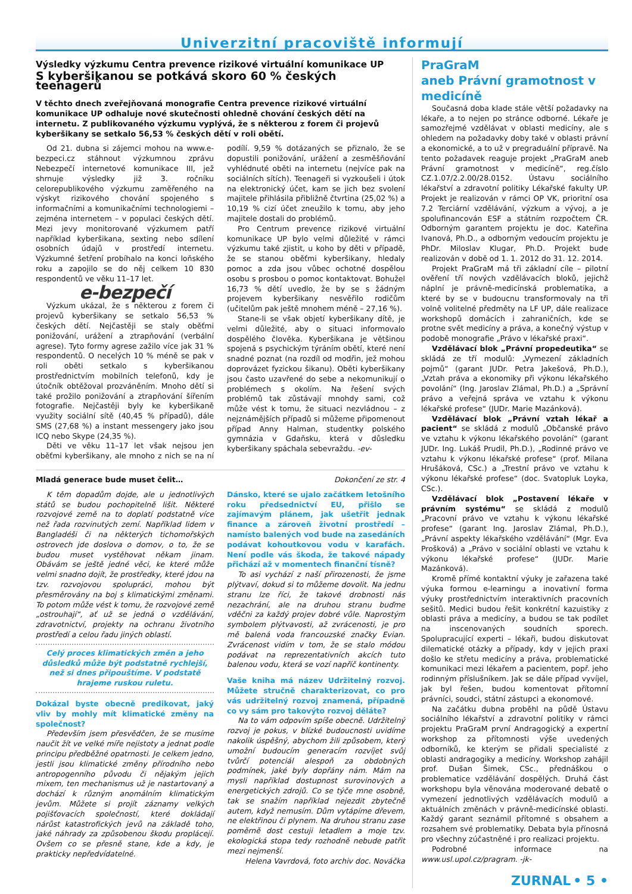Univerzitní pracoviště informují
Výsledky výzkumu Centra prevence rizikové virtuální komunikace UP
S kyberšikanou se potkává skoro 60 % českých teenagerů
V těchto dnech zveřejňovaná monografie Centra prevence rizikové virtuální komunikace UP odhaluje nové skutečnosti ohledně chování českých dětí na internetu. Z publikovaného výzkumu vyplývá, že s některou z forem či projevů kyberšikany se setkalo 56,53 % českých dětí v roli obětí.
Od 21. dubna si zájemci mohou na www.e-bezpeci.cz stáhnout výzkumnou zprávu Nebezpečí internetové komunikace III, jež shrnuje výsledky již 3. ročníku celorepublikového výzkumu zaměřeného na výskyt rizikového chování spojeného s informačními a komunikačními technologiemi – zejména internetem – v populaci českých dětí. Mezi jevy monitorované výzkumem patří například kyberšikana, sexting nebo sdílení osobních údajů v prostředí internetu. Výzkumné šetření probíhalo na konci loňského roku a zapojilo se do něj celkem 10 830 respondentů ve věku 11–17 let.
e-bezpečí
Výzkum ukázal, že s některou z forem či projevů kyberšikany se setkalo 56,53 % českých dětí. Nejčastěji se staly oběťmi ponižování, urážení a ztrapňování (verbální agrese). Tyto formy agrese zažilo více jak 31 % respondentů. O necelých 10 % méně se pak v roli oběti setkalo s kyberšikanou prostřednictvím mobilních telefonů, kdy je útočník obtěžoval prozváněním. Mnoho dětí si také prožilo ponižování a ztrapňování šířením fotografie. Nejčastěji byly ke kyberšikaně využity sociální sítě (40,45 % případů), dále SMS (27,68 %) a instant messengery jako jsou ICQ nebo Skype (24,35 %).
Děti ve věku 11–17 let však nejsou jen oběťmi kyberšikany, ale mnoho z nich se na ní podílí. 9,59 % dotázaných se přiznalo, že se dopustili ponižování, urážení a zesměšňování vyhlédnuté oběti na internetu (nejvíce pak na sociálních sítích). Teenageři si vyzkoušeli i útok na elektronický účet, kam se jich bez svolení majitele přihlásila přibližně čtvrtina (25,02 %) a 10,19 % cizí účet zneužilo k tomu, aby jeho majitele dostali do problémů.
Pro Centrum prevence rizikové virtuální komunikace UP bylo velmi důležité v rámci výzkumu také zjistit, u koho by děti v případě, že se stanou oběťmi kyberšikany, hledaly pomoc a zda jsou vůbec ochotné dospělou osobu s prosbou o pomoc kontaktovat. Bohužel 16,73 % dětí uvedlo, že by se s žádným projevem kyberšikany nesvěřilo rodičům (učitelům pak ještě mnohem méně – 27,16 %).
Stane-li se však objetí kyberšikany dítě, je velmi důležité, aby o situaci informovalo dospělého člověka. Kyberšikana je většinou spojená s psychickým týráním obětí, které není snadné poznat (na rozdíl od modřin, jež mohou doprovázet fyzickou šikanu). Oběti kyberšikany jsou často uzavřené do sebe a nekomunikují o problémech s okolím. Na řešení svých problémů tak zůstávají mnohdy sami, což může vést k tomu, že situaci nezvládnou – z nejznámějších případů si můžeme připomenout případ Anny Halman, studentky polského gymnázia v Gdaňsku, která v důsledku kyberšikany spáchala sebevraždu. -ev-
Mladá generace bude muset čelit… Dokončení ze str. 4
K těm dopadům dojde, ale u jednotlivých států se budou pochopitelně lišit. Některé rozvojové země na to doplatí podstatně více než řada rozvinutých zemí. Například lidem v Bangladéši či na některých tichomořských ostrovech jde doslova o domov, o to, že se budou muset vystěhovat někam jinam. Obávám se ještě jedné věci, ke které může velmi snadno dojít, že prostředky, které jdou na tzv. rozvojovou spolupráci, mohou být přesměrovány na boj s klimatickými změnami. To potom může vést k tomu, že rozvojové země „ostrouhají“, ať už se jedná o vzdělávání, zdravotnictví, projekty na ochranu životního prostředí a celou řadu jiných oblastí.
Celý proces klimatických změn a jeho důsledků může být podstatně rychlejší, než si dnes připouštíme. V podstatě hrajeme ruskou ruletu.
Dokázal byste obecně predikovat, jaký vliv by mohly mít klimatické změny na společnost?
Především jsem přesvědčen, že se musíme naučit žít ve velké míře nejistoty a jednat podle principu předběžné opatrnosti. Je celkem jedno, jestli jsou klimatické změny přírodního nebo antropogenního původu či nějakým jejich mixem, ten mechanismus už je nastartovaný a dochází k různým anomálním klimatickým jevům. Můžete si projít záznamy velkých pojišťovacích společností, které dokládají nárůst katastrofických jevů na základě toho, jaké náhrady za způsobenou škodu proplácejí. Ovšem co se přesně stane, kde a kdy, je prakticky nepředvídatelné.
Dánsko, které se ujalo začátkem letošního roku předsednictví EU, přišlo se zajímavým plánem, jak ušetřit jednak finance a zároveň životní prostředí – namísto balených vod bude na zasedáních podávat kohoutkovou vodu v karafách. Není podle vás škoda, že takové nápady přichází až v momentech finanční tísně?
To asi vychází z naší přirozenosti, že jsme plýtvaví, dokud si to můžeme dovolit. Na jednu stranu lze říci, že takové drobnosti nás nezachrání, ale na druhou stranu buďme vděčni za každý projev dobré vůle. Naprostým symbolem plýtvavosti, až zvrácenosti, je pro mě balená voda francouzské značky Evian. Zvrácenost vidím v tom, že se stalo módou podávat na reprezentativních akcích tuto balenou vodu, která se vozí napříč kontinenty.
Vaše kniha má název Udržitelný rozvoj. Můžete stručně charakterizovat, co pro vás udržitelný rozvoj znamená, případně co vy sám pro takovýto rozvoj děláte?
Na to vám odpovím spíše obecně. Udržitelný rozvoj je pokus, v blízké budoucnosti uvidíme nakolik úspěšný, abychom žili způsobem, který umožní budoucím generacím rozvíjet svůj tvůrčí potenciál alespoň za obdobných podmínek, jaké byly dopřány nám. Mám na mysli například dostupnost surovinových a energetických zdrojů. Co se týče mne osobně, tak se snažím například nejezdit zbytečně autem, když nemusím. Dům vytápíme dřevem, ne elektřinou či plynem. Na druhou stranu zase poměrně dost cestuji letadlem a moje tzv. ekologická stopa tedy rozhodně nebude patřit mezi nejmenší.
Helena Vavrdová, foto archiv doc. Nováčka
PraGraM
aneb Právní gramotnost v medicíně
Současná doba klade stále větší požadavky na lékaře, a to nejen po stránce odborné. Lékaře je samozřejmé vzdělávat v oblasti medicíny, ale s ohledem na požadavky doby také v oblasti právní a ekonomické, a to už v pregraduální přípravě. Na tento požadavek reaguje projekt „PraGraM aneb Právní gramotnost v medicíně“, reg.číslo CZ.1.07/2.2.00/28.0152. Ústavu sociálního lékařství a zdravotní politiky Lékařské fakulty UP. Projekt je realizován v rámci OP VK, prioritní osa 7.2 Terciární vzdělávání, výzkum a vývoj, a je spolufinancován ESF a státním rozpočtem ČR. Odborným garantem projektu je doc. Kateřina Ivanová, Ph.D., a odborným vedoucím projektu je PhDr. Miloslav Klugar, Ph.D. Projekt bude realizován v době od 1. 1. 2012 do 31. 12. 2014.
Projekt PraGraM má tři základní cíle – pilotní ověření tří nových vzdělávacích bloků, jejichž náplní je právně-medicínská problematika, a které by se v budoucnu transformovaly na tři volně volitelné předměty na LF UP, dále realizace workshopů domácích i zahraničních, kde se protne svět medicíny a práva, a konečný výstup v podobě monografie „Právo v lékařské praxi“.
Vzdělávací blok „Právní propedeutika“ se skládá ze tří modulů: „Vymezení základních pojmů“ (garant JUDr. Petra Jakešová, Ph.D.), „Vztah práva a ekonomiky při výkonu lékařského povolání“ (Ing. Jaroslav Zlámal, Ph.D.) a „Správní právo a veřejná správa ve vztahu k výkonu lékařské profese“ (JUDr. Marie Mazánková).
Vzdělávací blok „Právní vztah lékař a pacient“ se skládá z modulů „Občanské právo ve vztahu k výkonu lékařského povolání“ (garant JUDr. Ing. Lukáš Prudil, Ph.D.), „Rodinné právo ve vztahu k výkonu lékařské profese“ (prof. Milana Hrušáková, CSc.) a „Trestní právo ve vztahu k výkonu lékařské profese“ (doc. Svatopluk Loyka, CSc.).
Vzdělávací blok „Postavení lékaře v právním systému“ se skládá z modulů „Pracovní právo ve vztahu k výkonu lékařské profese“ (garant Ing. Jaroslav Zlámal, Ph.D.), „Právní aspekty lékařského vzdělávání“ (Mgr. Eva Prošková) a „Právo v sociální oblasti ve vztahu k výkonu lékařské profese“ (JUDr. Marie Mazánková).
Kromě přímé kontaktní výuky je zařazena také výuka formou e-learningu a inovativní forma výuky prostřednictvím interaktivních pracovních sešitů. Medici budou řešit konkrétní kazuistiky z oblasti práva a medicíny, a budou se tak podílet na inscenovaných soudních sporech. Spolupracující experti – lékaři, budou diskutovat dilematické otázky a případy, kdy v jejich praxi došlo ke střetu medicíny a práva, problematické komunikaci mezi lékařem a pacientem, popř. jeho rodinným příslušníkem. Jak se dále případ vyvíjel, jak byl řešen, budou komentovat přítomní právníci, soudci, státní zástupci a ekonomové.
Na začátku dubna proběhl na půdě Ústavu sociálního lékařství a zdravotní politiky v rámci projektu PraGraM první Andragogický a expertní workshop za přítomnosti výše uvedených odborníků, ke kterým se přidali specialisté z oblasti andragogiky a medicíny. Workshop zahájil prof. Dušan Šimek, CSc., přednáškou o problematice vzdělávání dospělých. Druhá část workshopu byla věnována moderované debatě o vymezení jednotlivých vzdělávacích modulů a aktuálních změnách v právně-medicínské oblasti. Každý garant seznámil přítomné s obsahem a rozsahem své problematiky. Debata byla přínosná pro všechny zúčastněné i pro realizaci projektu.
Podrobné informace na www.usl.upol.cz/pragram. -jk-
ZURNAL • 5 •